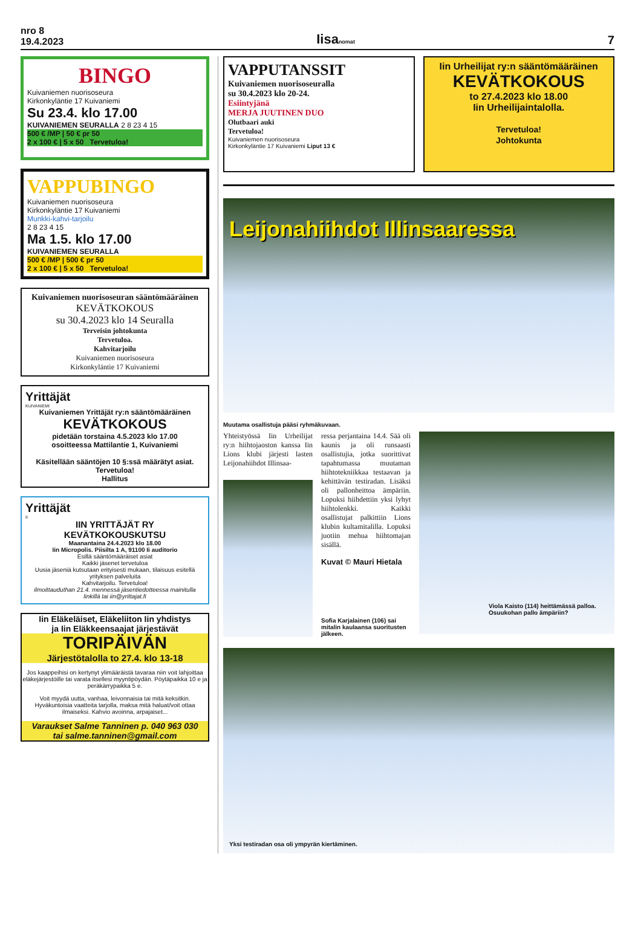nro 8
19.4.2023
Iisanomat
7
BINGO
Kuivaniemen nuorisoseura
Kirkonkyläntie 17 Kuivaniemi
Su 23.4. klo 17.00
KUIVANIEMEN SEURALLA 2 8 23 4 15
500 € /MP | 50 € pr 50
2 x 100 € | 5 x 50 Tervetuloa!
VAPPUBINGO
Kuivaniemen nuorisoseura
Kirkonkyläntie 17 Kuivaniemi
Munkki-kahvi-tarjoilu
2 8 23 4 15
Ma 1.5. klo 17.00
KUIVANIEMEN SEURALLA
500 € /MP | 500 € pr 50
2 x 100 € | 5 x 50 Tervetuloa!
Kuivaniemen nuorisoseuran sääntömääräinen
KEVÄTKOKOUS
su 30.4.2023 klo 14 Seuralla
Terveisin johtokunta
Tervetuloa.
Kahvitarjoilu
Kuivaniemen nuorisoseura
Kirkonkyläntie 17 Kuivaniemi
Yrittäjät
KUIVANIEMI
Kuivaniemen Yrittäjät ry:n sääntömääräinen
KEVÄTKOKOUS
pidetään torstaina 4.5.2023 klo 17.00
osoitteessa Mattilantie 1, Kuivaniemi
Käsitellään sääntöjen 10 §:ssä määrätyt asiat.
Tervetuloa!
Hallitus
Yrittäjät
II
IIN YRITTÄJÄT RY KEVÄTKOKOUSKUTSU
Maanantaina 24.4.2023 klo 18.00
Iin Micropolis. Piisilta 1 A, 91100 Ii auditorio
Esillä sääntömääräiset asiat
Kaikki jäsenet tervetuloa
Uusia jäseniä kutsutaan erityisesti mukaan, tilaisuus esitellä yrityksen palveluita
Kahvitarjoilu. Tervetuloa!
ilmoittauduthan 21.4. mennessä jäsentiedotteessa mainitulla linkillä tai iin@yrittajat.fi
Iin Eläkeläiset, Eläkeliiton Iin yhdistys
ja Iin Eläkkeensaajat järjestävät
TORIPÄIVÄN
Järjestötalolla to 27.4. klo 13-18
Jos kaappeihisi on kertynyt ylimääräistä tavaraa niin voit lahjoittaa eläkejärjestöille tai varata itsellesi myyntipöydän. Pöytäpaikka 10 e ja peräkärrypaikka 5 e.
Voit myydä uutta, vanhaa, leivonnaisia tai mitä keksitkin. Hyväkuntoisia vaatteita tarjolla, maksa mitä haluat/voit ottaa ilmaiseksi. Kahvio avoinna, arpajaiset...
Varaukset Salme Tanninen p. 040 963 030
tai salme.tanninen@gmail.com
VAPPUTANSSIT
Kuivaniemen nuorisoseuralla
su 30.4.2023 klo 20-24.
Esiintyjänä
MERJA JUUTINEN DUO
Olutbaari auki
Tervetuloa!
Kuivaniemen nuorisoseura
Kirkonkyläntie 17 Kuivaniemi Liput 13 €
Iin Urheilijat ry:n sääntömääräinen
KEVÄTKOKOUS
to 27.4.2023 klo 18.00
Iin Urheilijaintalolla.
Tervetuloa!
Johtokunta
Leijonahiihdot Illinsaaressa
Muutama osallistuja pääsi ryhmäkuvaan.
Yhteistyössä Iin Urheilijat ry:n hiihtojaoston kanssa Iin Lions klubi järjesti lasten Leijonahiihdot Illinsaa-
ressa perjantaina 14.4. Sää oli kaunis ja oli runsaasti osallistujia, jotka suorittivat tapahtumassa muutaman hiihtotekniikkaa testaavan ja kehittävän testiradan. Lisäksi oli pallonheittoa ämpäriin. Lopuksi hiihdettiin yksi lyhyt hiihtolenkki. Kaikki osallistujat palkittiin Lions klubin kultamitalilla. Lopuksi juotiin mehua hiihtomajan sisällä.
Kuvat © Mauri Hietala
Sofia Karjalainen (106) sai mitalin kaulaansa suoritusten jälkeen.
Viola Kaisto (114) heittämässä palloa. Osuukohan pallo ämpäriin?
Yksi testiradan osa oli ympyrän kiertäminen.